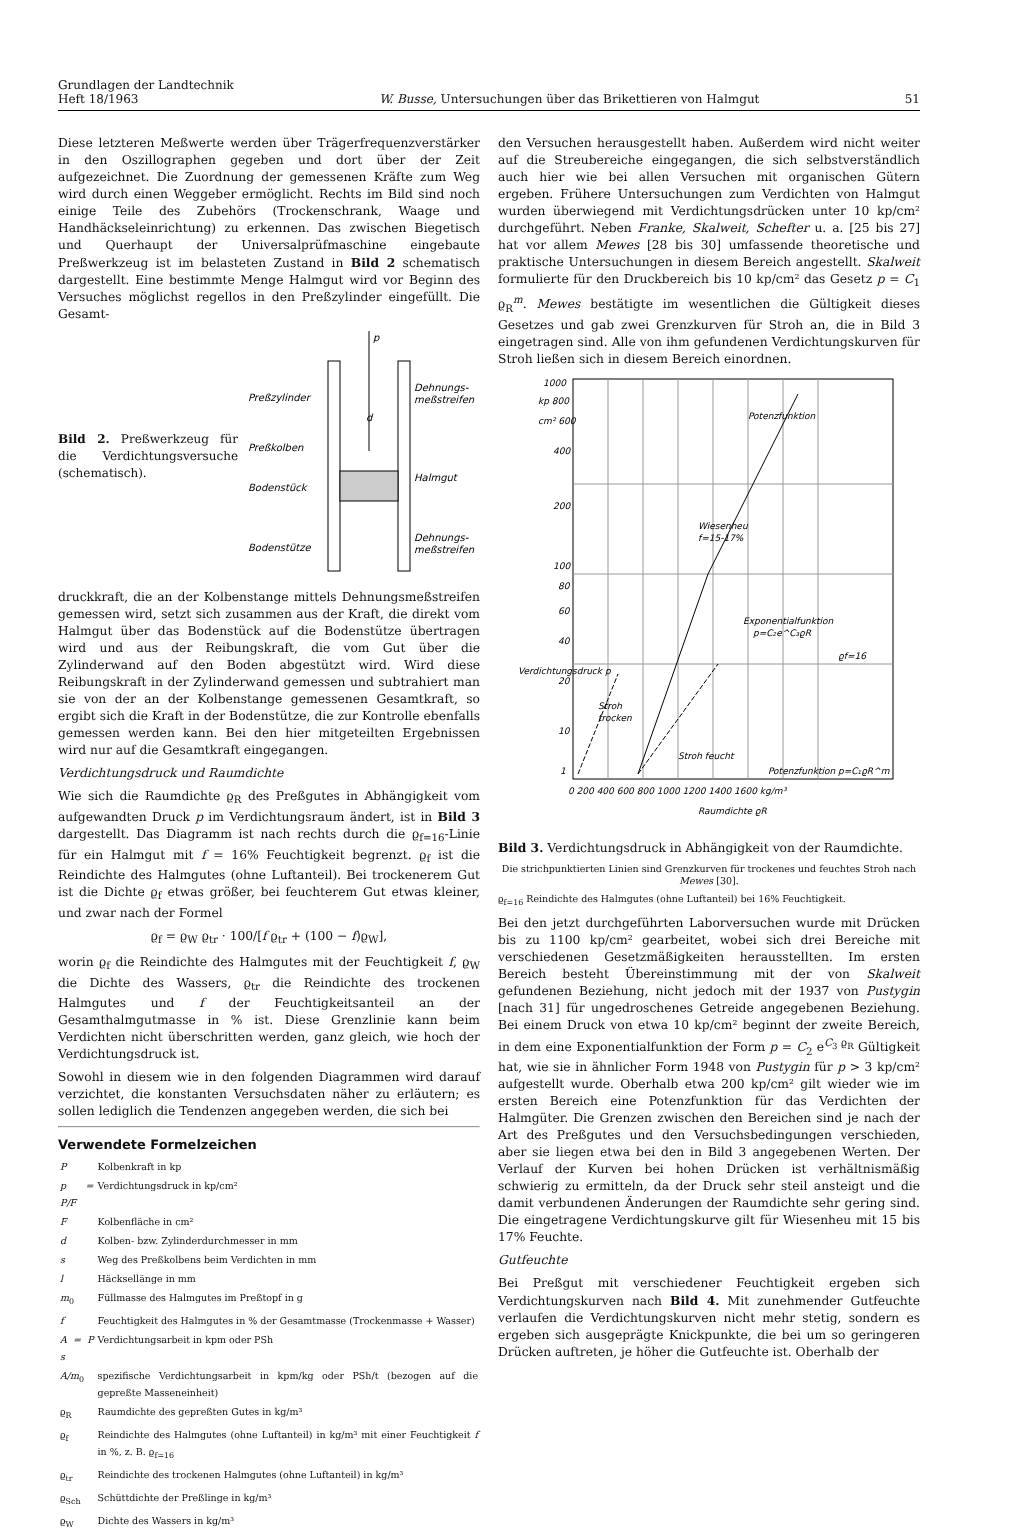Grundlagen der Landtechnik
Heft 18/1963
W. Busse, Untersuchungen über das Brikettieren von Halmgut
51
Diese letzteren Meßwerte werden über Trägerfrequenzverstärker in den Oszillographen gegeben und dort über der Zeit aufgezeichnet. Die Zuordnung der gemessenen Kräfte zum Weg wird durch einen Weggeber ermöglicht. Rechts im Bild sind noch einige Teile des Zubehörs (Trockenschrank, Waage und Handhäckseleinrichtung) zu erkennen. Das zwischen Biegetisch und Querhaupt der Universalprüfmaschine eingebaute Preßwerkzeug ist im belasteten Zustand in Bild 2 schematisch dargestellt. Eine bestimmte Menge Halmgut wird vor Beginn des Versuches möglichst regellos in den Preßzylinder eingefüllt. Die Gesamt-
Bild 2. Preßwerkzeug für die Verdichtungsversuche (schematisch).
Preßzylinder
Preßkolben
Bodenstück
Bodenstütze
Dehnungs-
meßstreifen
Halmgut
Dehnungs-
meßstreifen
p
d
druckkraft, die an der Kolbenstange mittels Dehnungsmeßstreifen gemessen wird, setzt sich zusammen aus der Kraft, die direkt vom Halmgut über das Bodenstück auf die Bodenstütze übertragen wird und aus der Reibungskraft, die vom Gut über die Zylinderwand auf den Boden abgestützt wird. Wird diese Reibungskraft in der Zylinderwand gemessen und subtrahiert man sie von der an der Kolbenstange gemessenen Gesamtkraft, so ergibt sich die Kraft in der Bodenstütze, die zur Kontrolle ebenfalls gemessen werden kann. Bei den hier mitgeteilten Ergebnissen wird nur auf die Gesamtkraft eingegangen.
Verdichtungsdruck und Raumdichte
Wie sich die Raumdichte ϱ<sub>R</sub> des Preßgutes in Abhängigkeit vom aufgewandten Druck p im Verdichtungsraum ändert, ist in Bild 3 dargestellt. Das Diagramm ist nach rechts durch die ϱ<sub>f=16</sub>-Linie für ein Halmgut mit f = 16% Feuchtigkeit begrenzt. ϱ<sub>f</sub> ist die Reindichte des Halmgutes (ohne Luftanteil). Bei trockenerem Gut ist die Dichte ϱ<sub>f</sub> etwas größer, bei feuchterem Gut etwas kleiner, und zwar nach der Formel
ϱ<sub>f</sub> = ϱ<sub>W</sub> ϱ<sub>tr</sub> · 100/[f ϱ<sub>tr</sub> + (100 − f)ϱ<sub>W</sub>],
worin ϱ<sub>f</sub> die Reindichte des Halmgutes mit der Feuchtigkeit f, ϱ<sub>W</sub> die Dichte des Wassers, ϱ<sub>tr</sub> die Reindichte des trockenen Halmgutes und f der Feuchtigkeitsanteil an der Gesamthalmgutmasse in % ist. Diese Grenzlinie kann beim Verdichten nicht überschritten werden, ganz gleich, wie hoch der Verdichtungsdruck ist.
Sowohl in diesem wie in den folgenden Diagrammen wird darauf verzichtet, die konstanten Versuchsdaten näher zu erläutern; es sollen lediglich die Tendenzen angegeben werden, die sich bei
Verwendete Formelzeichen
| P | Kolbenkraft in kp |
| p = P/F | Verdichtungsdruck in kp/cm² |
| F | Kolbenfläche in cm² |
| d | Kolben- bzw. Zylinderdurchmesser in mm |
| s | Weg des Preßkolbens beim Verdichten in mm |
| l | Häcksellänge in mm |
| m<sub>0</sub> | Füllmasse des Halmgutes im Preßtopf in g |
| f | Feuchtigkeit des Halmgutes in % der Gesamtmasse (Trockenmasse + Wasser) |
| A = P s | Verdichtungsarbeit in kpm oder PSh |
| A/m<sub>0</sub> | spezifische Verdichtungsarbeit in kpm/kg oder PSh/t (bezogen auf die gepreßte Masseneinheit) |
| ϱ<sub>R</sub> | Raumdichte des gepreßten Gutes in kg/m³ |
| ϱ<sub>f</sub> | Reindichte des Halmgutes (ohne Luftanteil) in kg/m³ mit einer Feuchtigkeit f in %, z. B. ϱ<sub>f=16</sub> |
| ϱ<sub>tr</sub> | Reindichte des trockenen Halmgutes (ohne Luftanteil) in kg/m³ |
| ϱ<sub>Sch</sub> | Schüttdichte der Preßlinge in kg/m³ |
| ϱ<sub>W</sub> | Dichte des Wassers in kg/m³ |
den Versuchen herausgestellt haben. Außerdem wird nicht weiter auf die Streubereiche eingegangen, die sich selbstverständlich auch hier wie bei allen Versuchen mit organischen Gütern ergeben. Frühere Untersuchungen zum Verdichten von Halmgut wurden überwiegend mit Verdichtungsdrücken unter 10 kp/cm² durchgeführt. Neben Franke, Skalweit, Schefter u. a. [25 bis 27] hat vor allem Mewes [28 bis 30] umfassende theoretische und praktische Untersuchungen in diesem Bereich angestellt. Skalweit formulierte für den Druckbereich bis 10 kp/cm² das Gesetz p = C<sub>1</sub> ϱ<sub>R</sub><sup>m</sup>. Mewes bestätigte im wesentlichen die Gültigkeit dieses Gesetzes und gab zwei Grenzkurven für Stroh an, die in Bild 3 eingetragen sind. Alle von ihm gefundenen Verdichtungskurven für Stroh ließen sich in diesem Bereich einordnen.
1000
kp 800
cm² 600
400
200
100
80
60
40
20
10
1
Verdichtungsdruck p
Potenzfunktion
Wiesenheu
f=15-17%
Exponentialfunktion
p=C₂e^C₃ϱR
ϱf=16
Stroh
trocken
Stroh feucht
Potenzfunktion p=C₁ϱR^m
0 200 400 600 800 1000 1200 1400 1600 kg/m³
Raumdichte ϱR
Bild 3. Verdichtungsdruck in Abhängigkeit von der Raumdichte.
Die strichpunktierten Linien sind Grenzkurven für trockenes und feuchtes Stroh nach Mewes [30].
ϱ<sub>f=16</sub> Reindichte des Halmgutes (ohne Luftanteil) bei 16% Feuchtigkeit.
Bei den jetzt durchgeführten Laborversuchen wurde mit Drücken bis zu 1100 kp/cm² gearbeitet, wobei sich drei Bereiche mit verschiedenen Gesetzmäßigkeiten herausstellten. Im ersten Bereich besteht Übereinstimmung mit der von Skalweit gefundenen Beziehung, nicht jedoch mit der 1937 von Pustygin [nach 31] für ungedroschenes Getreide angegebenen Beziehung. Bei einem Druck von etwa 10 kp/cm² beginnt der zweite Bereich, in dem eine Exponentialfunktion der Form p = C<sub>2</sub> e<sup>C<sub>3</sub> ϱ<sub>R</sub></sup> Gültigkeit hat, wie sie in ähnlicher Form 1948 von Pustygin für p > 3 kp/cm² aufgestellt wurde. Oberhalb etwa 200 kp/cm² gilt wieder wie im ersten Bereich eine Potenzfunktion für das Verdichten der Halmgüter. Die Grenzen zwischen den Bereichen sind je nach der Art des Preßgutes und den Versuchsbedingungen verschieden, aber sie liegen etwa bei den in Bild 3 angegebenen Werten. Der Verlauf der Kurven bei hohen Drücken ist verhältnismäßig schwierig zu ermitteln, da der Druck sehr steil ansteigt und die damit verbundenen Änderungen der Raumdichte sehr gering sind. Die eingetragene Verdichtungskurve gilt für Wiesenheu mit 15 bis 17% Feuchte.
Gutfeuchte
Bei Preßgut mit verschiedener Feuchtigkeit ergeben sich Verdichtungskurven nach Bild 4. Mit zunehmender Gutfeuchte verlaufen die Verdichtungskurven nicht mehr stetig, sondern es ergeben sich ausgeprägte Knickpunkte, die bei um so geringeren Drücken auftreten, je höher die Gutfeuchte ist. Oberhalb der